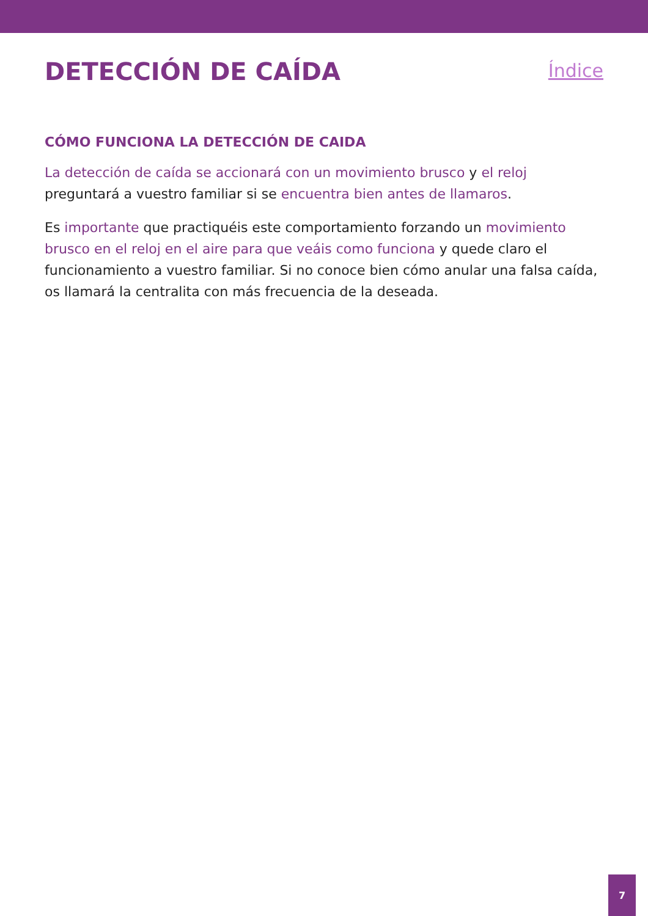DETECCIÓN DE CAÍDA
Índice
CÓMO FUNCIONA LA DETECCIÓN DE CAIDA
La detección de caída se accionará con un movimiento brusco y el reloj preguntará a vuestro familiar si se encuentra bien antes de llamaros.
Es importante que practiquéis este comportamiento forzando un movimiento brusco en el reloj en el aire para que veáis como funciona y quede claro el funcionamiento a vuestro familiar. Si no conoce bien cómo anular una falsa caída, os llamará la centralita con más frecuencia de la deseada.
7